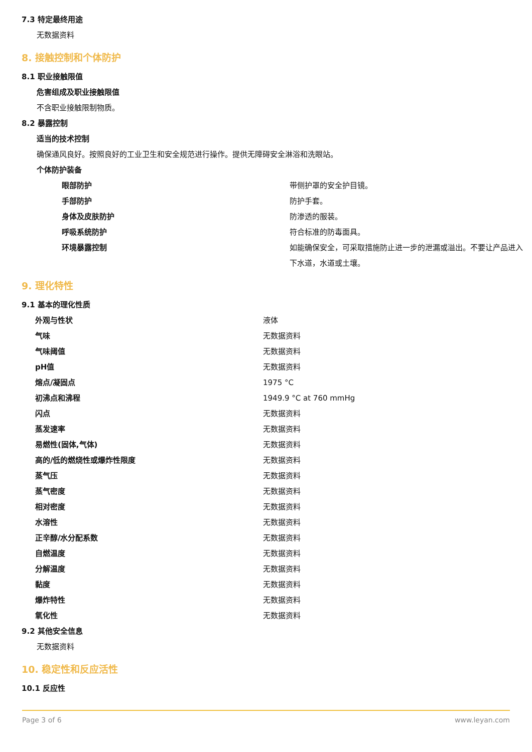7.3 特定最终用途
无数据资料
8. 接触控制和个体防护
8.1 职业接触限值
危害组成及职业接触限值
不含职业接触限制物质。
8.2 暴露控制
适当的技术控制
确保通风良好。按照良好的工业卫生和安全规范进行操作。提供无障碍安全淋浴和洗眼站。
个体防护装备
| 眼部防护 | 带侧护罩的安全护目镜。 |
| 手部防护 | 防护手套。 |
| 身体及皮肤防护 | 防渗透的服装。 |
| 呼吸系统防护 | 符合标准的防毒面具。 |
| 环境暴露控制 | 如能确保安全，可采取措施防止进一步的泄漏或溢出。不要让产品进入下水道，水道或土壤。 |
9. 理化特性
9.1 基本的理化性质
| 外观与性状 | 液体 |
| 气味 | 无数据资料 |
| 气味阈值 | 无数据资料 |
| pH值 | 无数据资料 |
| 熔点/凝固点 | 1975 °C |
| 初沸点和沸程 | 1949.9 °C at 760 mmHg |
| 闪点 | 无数据资料 |
| 蒸发速率 | 无数据资料 |
| 易燃性(固体,气体) | 无数据资料 |
| 高的/低的燃烧性或爆炸性限度 | 无数据资料 |
| 蒸气压 | 无数据资料 |
| 蒸气密度 | 无数据资料 |
| 相对密度 | 无数据资料 |
| 水溶性 | 无数据资料 |
| 正辛醇/水分配系数 | 无数据资料 |
| 自燃温度 | 无数据资料 |
| 分解温度 | 无数据资料 |
| 黏度 | 无数据资料 |
| 爆炸特性 | 无数据资料 |
| 氧化性 | 无数据资料 |
9.2 其他安全信息
无数据资料
10. 稳定性和反应活性
10.1 反应性
Page 3 of 6 www.leyan.com